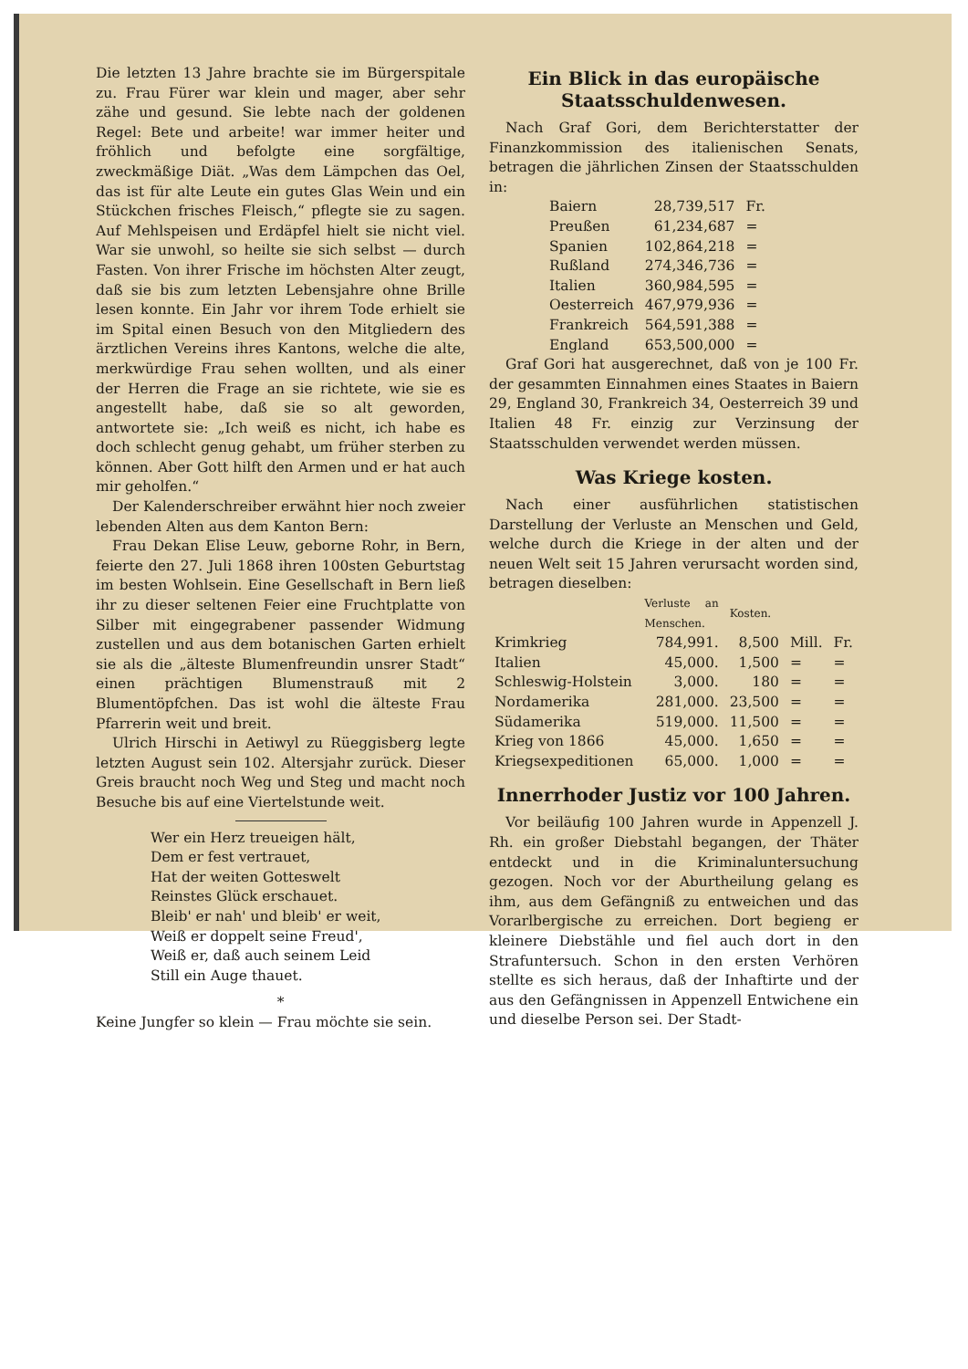Die letzten 13 Jahre brachte sie im Bürgerspitale zu. Frau Fürer war klein und mager, aber sehr zähe und gesund. Sie lebte nach der goldenen Regel: Bete und arbeite! war immer heiter und fröhlich und befolgte eine sorgfältige, zweckmäßige Diät. „Was dem Lämpchen das Oel, das ist für alte Leute ein gutes Glas Wein und ein Stückchen frisches Fleisch,“ pflegte sie zu sagen. Auf Mehlspeisen und Erdäpfel hielt sie nicht viel. War sie unwohl, so heilte sie sich selbst — durch Fasten. Von ihrer Frische im höchsten Alter zeugt, daß sie bis zum letzten Lebensjahre ohne Brille lesen konnte. Ein Jahr vor ihrem Tode erhielt sie im Spital einen Besuch von den Mitgliedern des ärztlichen Vereins ihres Kantons, welche die alte, merkwürdige Frau sehen wollten, und als einer der Herren die Frage an sie richtete, wie sie es angestellt habe, daß sie so alt geworden, antwortete sie: „Ich weiß es nicht, ich habe es doch schlecht genug gehabt, um früher sterben zu können. Aber Gott hilft den Armen und er hat auch mir geholfen.“
Der Kalenderschreiber erwähnt hier noch zweier lebenden Alten aus dem Kanton Bern:
Frau Dekan Elise Leuw, geborne Rohr, in Bern, feierte den 27. Juli 1868 ihren 100sten Geburtstag im besten Wohlsein. Eine Gesellschaft in Bern ließ ihr zu dieser seltenen Feier eine Fruchtplatte von Silber mit eingegrabener passender Widmung zustellen und aus dem botanischen Garten erhielt sie als die „älteste Blumenfreundin unsrer Stadt“ einen prächtigen Blumenstrauß mit 2 Blumentöpfchen. Das ist wohl die älteste Frau Pfarrerin weit und breit.
Ulrich Hirschi in Aetiwyl zu Rüeggisberg legte letzten August sein 102. Altersjahr zurück. Dieser Greis braucht noch Weg und Steg und macht noch Besuche bis auf eine Viertelstunde weit.
Wer ein Herz treueigen hält,
Dem er fest vertrauet,
Hat der weiten Gotteswelt
Reinstes Glück erschauet.
Bleib' er nah' und bleib' er weit,
Weiß er doppelt seine Freud',
Weiß er, daß auch seinem Leid
Still ein Auge thauet.
*
Keine Jungfer so klein — Frau möchte sie sein.
Ein Blick in das europäische Staatsschuldenwesen.
Nach Graf Gori, dem Berichterstatter der Finanzkommission des italienischen Senats, betragen die jährlichen Zinsen der Staatsschulden in:
| Baiern | 28,739,517 | Fr. |
| Preußen | 61,234,687 | = |
| Spanien | 102,864,218 | = |
| Rußland | 274,346,736 | = |
| Italien | 360,984,595 | = |
| Oesterreich | 467,979,936 | = |
| Frankreich | 564,591,388 | = |
| England | 653,500,000 | = |
Graf Gori hat ausgerechnet, daß von je 100 Fr. der gesammten Einnahmen eines Staates in Baiern 29, England 30, Frankreich 34, Oesterreich 39 und Italien 48 Fr. einzig zur Verzinsung der Staatsschulden verwendet werden müssen.
Was Kriege kosten.
Nach einer ausführlichen statistischen Darstellung der Verluste an Menschen und Geld, welche durch die Kriege in der alten und der neuen Welt seit 15 Jahren verursacht worden sind, betragen dieselben:
| | Verluste an Menschen. | Kosten. | | |
| --- | --- | --- | --- | --- |
| Krimkrieg | 784,991. | 8,500 | Mill. | Fr. |
| Italien | 45,000. | 1,500 | = | = |
| Schleswig-Holstein | 3,000. | 180 | = | = |
| Nordamerika | 281,000. | 23,500 | = | = |
| Südamerika | 519,000. | 11,500 | = | = |
| Krieg von 1866 | 45,000. | 1,650 | = | = |
| Kriegsexpeditionen | 65,000. | 1,000 | = | = |
Innerrhoder Justiz vor 100 Jahren.
Vor beiläufig 100 Jahren wurde in Appenzell J. Rh. ein großer Diebstahl begangen, der Thäter entdeckt und in die Kriminaluntersuchung gezogen. Noch vor der Aburtheilung gelang es ihm, aus dem Gefängniß zu entweichen und das Vorarlbergische zu erreichen. Dort begieng er kleinere Diebstähle und fiel auch dort in den Strafuntersuch. Schon in den ersten Verhören stellte es sich heraus, daß der Inhaftirte und der aus den Gefängnissen in Appenzell Entwichene ein und dieselbe Person sei. Der Stadt-